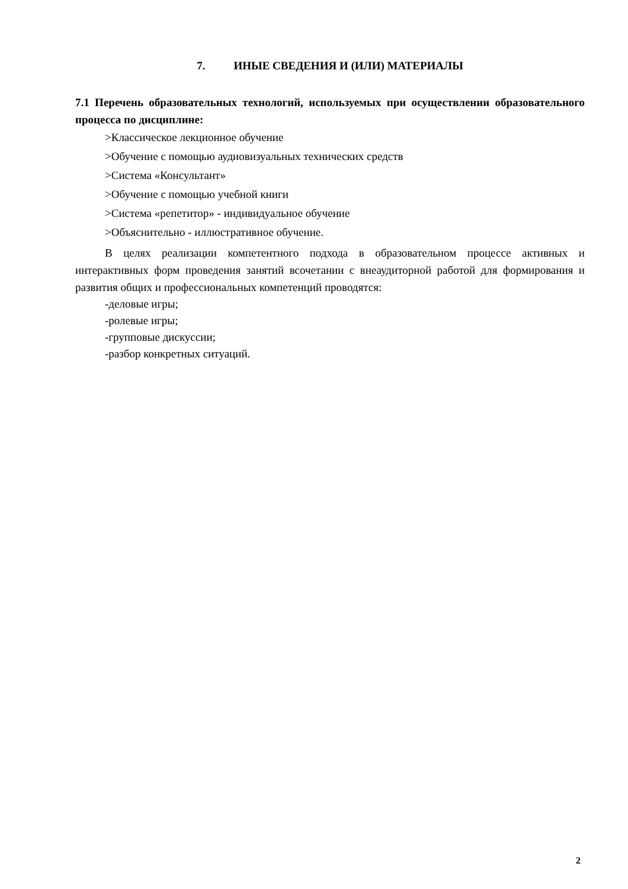7. ИНЫЕ СВЕДЕНИЯ И (ИЛИ) МАТЕРИАЛЫ
7.1 Перечень образовательных технологий, используемых при осуществлении образовательного процесса по дисциплине:
>Классическое лекционное обучение
>Обучение с помощью аудиовизуальных технических средств
>Система «Консультант»
>Обучение с помощью учебной книги
>Система «репетитор» - индивидуальное обучение
>Объяснительно - иллюстративное обучение.
В целях реализации компетентного подхода в образовательном процессе активных и интерактивных форм проведения занятий всочетании с внеаудиторной работой для формирования и развития общих и профессиональных компетенций проводятся:
-деловые игры;
-ролевые игры;
-групповые дискуссии;
-разбор конкретных ситуаций.
2